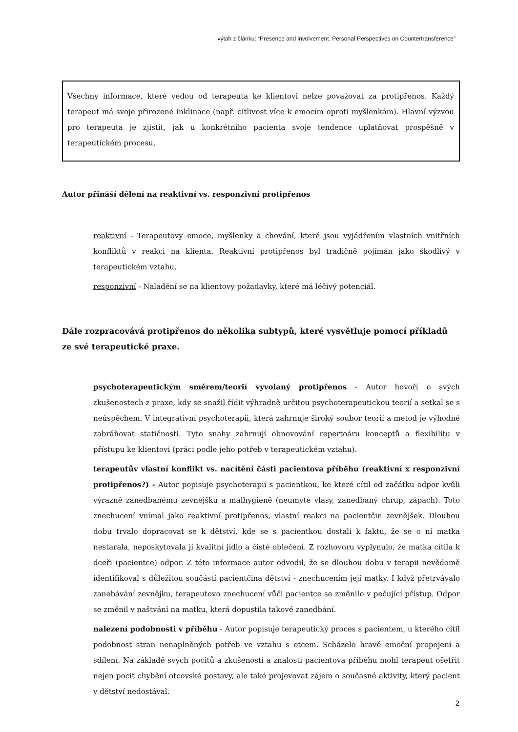výtah z článku: “Presence and involvement: Personal Perspectives on Countertransference”
Všechny informace, které vedou od terapeuta ke klientovi nelze považovat za protipřenos. Každý terapeut má svoje přirozené inklinace (např. citlivost více k emocím oproti myšlenkám). Hlavní výzvou pro terapeuta je zjistit, jak u konkrétního pacienta svoje tendence uplatňovat prospěšně v terapeutickém procesu.
Autor přináší dělení na reaktivní vs. responzivní protipřenos
reaktivní - Terapeutovy emoce, myšlenky a chování, které jsou vyjádřením vlastních vnitřních konfliktů v reakci na klienta. Reaktivní protipřenos byl tradičně pojímán jako škodlivý v terapeutickém vztahu.
responzivní - Naladění se na klientovy požadavky, které má léčivý potenciál.
Dále rozpracovává protipřenos do několika subtypů, které vysvětluje pomocí příkladů ze své terapeutické praxe.
psychoterapeutickým směrem/teorií vyvolaný protipřenos - Autor hovoří o svých zkušenostech z praxe, kdy se snažil řídit výhradně určitou psychoterapeutickou teorií a setkal se s neúspěchem. V integrativní psychoterapii, která zahrnuje široký soubor teorií a metod je výhodné zabráňovat statičnosti. Tyto snahy zahrnují obnovování repertoáru konceptů a flexibilitu v přístupu ke klientovi (práci podle jeho potřeb v terapeutickém vztahu).
terapeutův vlastní konflikt vs. nacítění části pacientova příběhu (reaktivní x responzivní protipřenos?) - Autor popisuje psychoterapii s pacientkou, ke které cítil od začátku odpor kvůli výrazně zanedbanému zevnějšku a malhygieně (neumyté vlasy, zanedbaný chrup, zápach). Toto znechucení vnímal jako reaktivní protipřenos, vlastní reakci na pacientčin zevnějšek. Dlouhou dobu trvalo dopracovat se k dětství, kde se s pacientkou dostali k faktu, že se o ní matka nestarala, neposkytovala jí kvalitní jídlo a čisté oblečení. Z rozhovoru vyplynulo, že matka cítila k dceři (pacientce) odpor. Z této informace autor odvodil, že se dlouhou dobu v terapii nevědomě identifikoval s důležitou součástí pacientčina dětství - znechucením její matky. I když přetrvávalo zanebávání zevnějku, terapeutovo znechucení vůči pacientce se změnilo v pečující přístup. Odpor se změnil v naštvání na matku, která dopustila takové zanedbání.
nalezení podobnosti v příběhu - Autor popisuje terapeutický proces s pacientem, u kterého cítil podobnost stran nenaplněných potřeb ve vztahu s otcem. Scházelo hravé emoční propojení a sdílení. Na základě svých pocitů a zkušeností a znalosti pacientova příběhu mohl terapeut ošetřit nejen pocit chybění otcovské postavy, ale také projevovat zájem o současné aktivity, který pacient v dětství nedostával.
2